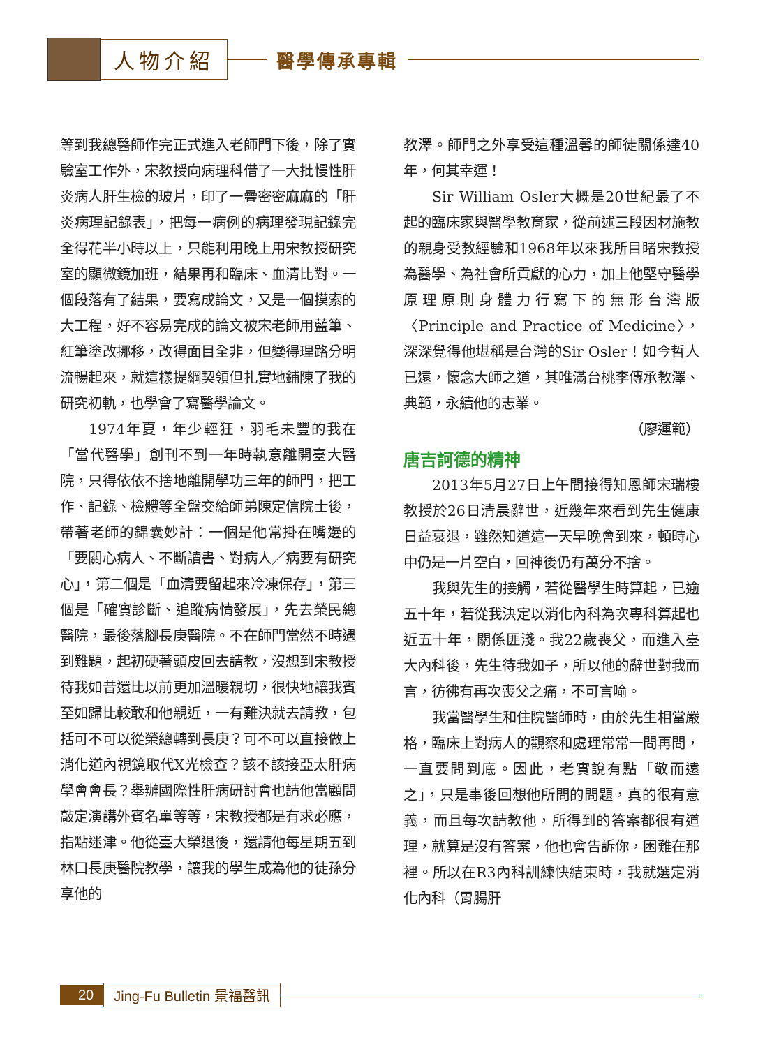人物介紹
醫學傳承專輯
等到我總醫師作完正式進入老師門下後，除了實驗室工作外，宋教授向病理科借了一大批慢性肝炎病人肝生檢的玻片，印了一疊密密麻麻的「肝炎病理記錄表」，把每一病例的病理發現記錄完全得花半小時以上，只能利用晚上用宋教授研究室的顯微鏡加班，結果再和臨床、血清比對。一個段落有了結果，要寫成論文，又是一個摸索的大工程，好不容易完成的論文被宋老師用藍筆、紅筆塗改挪移，改得面目全非，但變得理路分明流暢起來，就這樣提綱契領但扎實地鋪陳了我的研究初軌，也學會了寫醫學論文。
1974年夏，年少輕狂，羽毛未豐的我在「當代醫學」創刊不到一年時執意離開臺大醫院，只得依依不捨地離開學功三年的師門，把工作、記錄、檢體等全盤交給師弟陳定信院士後，帶著老師的錦囊妙計：一個是他常掛在嘴邊的「要關心病人、不斷讀書、對病人／病要有研究心」，第二個是「血清要留起來冷凍保存」，第三個是「確實診斷、追蹤病情發展」，先去榮民總醫院，最後落腳長庚醫院。不在師門當然不時遇到難題，起初硬著頭皮回去請教，沒想到宋教授待我如昔還比以前更加溫暖親切，很快地讓我賓至如歸比較敢和他親近，一有難決就去請教，包括可不可以從榮總轉到長庚？可不可以直接做上消化道內視鏡取代X光檢查？該不該接亞太肝病學會會長？舉辦國際性肝病研討會也請他當顧問敲定演講外賓名單等等，宋教授都是有求必應，指點迷津。他從臺大榮退後，還請他每星期五到林口長庚醫院教學，讓我的學生成為他的徒孫分享他的
教澤。師門之外享受這種溫馨的師徒關係達40年，何其幸運！
Sir William Osler大概是20世紀最了不起的臨床家與醫學教育家，從前述三段因材施教的親身受教經驗和1968年以來我所目睹宋教授為醫學、為社會所貢獻的心力，加上他堅守醫學原理原則身體力行寫下的無形台灣版〈Principle and Practice of Medicine〉，深深覺得他堪稱是台灣的Sir Osler！如今哲人已遠，懷念大師之道，其唯滿台桃李傳承教澤、典範，永續他的志業。
（廖運範）
唐吉訶德的精神
2013年5月27日上午間接得知恩師宋瑞樓教授於26日清晨辭世，近幾年來看到先生健康日益衰退，雖然知道這一天早晚會到來，頓時心中仍是一片空白，回神後仍有萬分不捨。
我與先生的接觸，若從醫學生時算起，已逾五十年，若從我決定以消化內科為次專科算起也近五十年，關係匪淺。我22歲喪父，而進入臺大內科後，先生待我如子，所以他的辭世對我而言，彷彿有再次喪父之痛，不可言喻。
我當醫學生和住院醫師時，由於先生相當嚴格，臨床上對病人的觀察和處理常常一問再問，一直要問到底。因此，老實說有點「敬而遠之」，只是事後回想他所問的問題，真的很有意義，而且每次請教他，所得到的答案都很有道理，就算是沒有答案，他也會告訴你，困難在那裡。所以在R3內科訓練快結束時，我就選定消化內科（胃腸肝
20 Jing-Fu Bulletin 景福醫訊